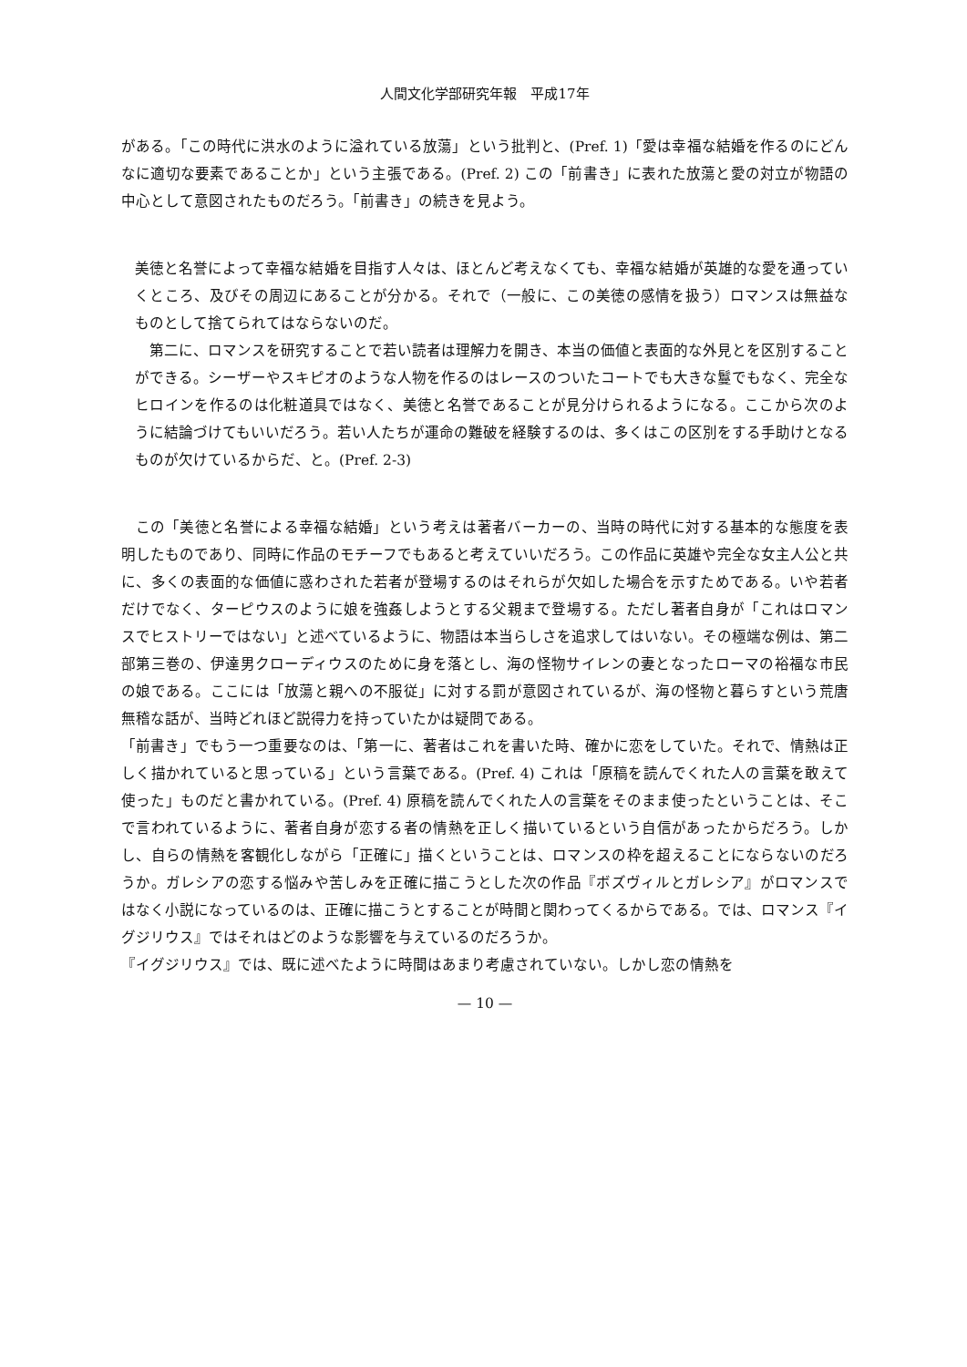人間文化学部研究年報　平成17年
がある。「この時代に洪水のように溢れている放蕩」という批判と、(Pref. 1)「愛は幸福な結婚を作るのにどんなに適切な要素であることか」という主張である。(Pref. 2) この「前書き」に表れた放蕩と愛の対立が物語の中心として意図されたものだろう。「前書き」の続きを見よう。
美徳と名誉によって幸福な結婚を目指す人々は、ほとんど考えなくても、幸福な結婚が英雄的な愛を通っていくところ、及びその周辺にあることが分かる。それで（一般に、この美徳の感情を扱う）ロマンスは無益なものとして捨てられてはならないのだ。
第二に、ロマンスを研究することで若い読者は理解力を開き、本当の価値と表面的な外見とを区別することができる。シーザーやスキピオのような人物を作るのはレースのついたコートでも大きな鬘でもなく、完全なヒロインを作るのは化粧道具ではなく、美徳と名誉であることが見分けられるようになる。ここから次のように結論づけてもいいだろう。若い人たちが運命の難破を経験するのは、多くはこの区別をする手助けとなるものが欠けているからだ、と。(Pref. 2-3)
この「美徳と名誉による幸福な結婚」という考えは著者バーカーの、当時の時代に対する基本的な態度を表明したものであり、同時に作品のモチーフでもあると考えていいだろう。この作品に英雄や完全な女主人公と共に、多くの表面的な価値に惑わされた若者が登場するのはそれらが欠如した場合を示すためである。いや若者だけでなく、ターピウスのように娘を強姦しようとする父親まで登場する。ただし著者自身が「これはロマンスでヒストリーではない」と述べているように、物語は本当らしさを追求してはいない。その極端な例は、第二部第三巻の、伊達男クローディウスのために身を落とし、海の怪物サイレンの妻となったローマの裕福な市民の娘である。ここには「放蕩と親への不服従」に対する罰が意図されているが、海の怪物と暮らすという荒唐無稽な話が、当時どれほど説得力を持っていたかは疑問である。
「前書き」でもう一つ重要なのは、「第一に、著者はこれを書いた時、確かに恋をしていた。それで、情熱は正しく描かれていると思っている」という言葉である。(Pref. 4) これは「原稿を読んでくれた人の言葉を敢えて使った」ものだと書かれている。(Pref. 4) 原稿を読んでくれた人の言葉をそのまま使ったということは、そこで言われているように、著者自身が恋する者の情熱を正しく描いているという自信があったからだろう。しかし、自らの情熱を客観化しながら「正確に」描くということは、ロマンスの枠を超えることにならないのだろうか。ガレシアの恋する悩みや苦しみを正確に描こうとした次の作品『ボズヴィルとガレシア』がロマンスではなく小説になっているのは、正確に描こうとすることが時間と関わってくるからである。では、ロマンス『イグジリウス』ではそれはどのような影響を与えているのだろうか。
『イグジリウス』では、既に述べたように時間はあまり考慮されていない。しかし恋の情熱を
— 10 —